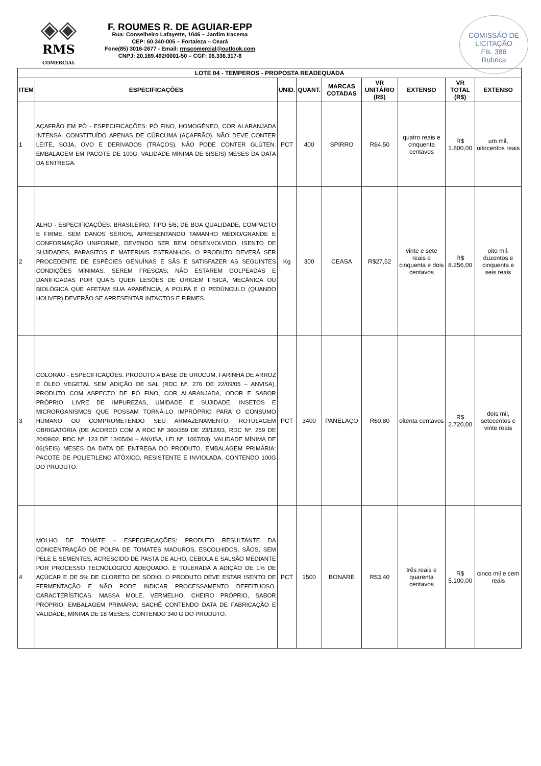◈◈
RMS
COMERCIAL
F. ROUMES R. DE AGUIAR-EPP
Rua: Conselheiro Lafayette, 1046 – Jardim Iracema
CEP: 60.340-005 – Fortaleza – Ceará
Fone(85) 3016-2677 - Email: rmscomercial@outlook.com
CNPJ: 20.169.492/0001-50 – CGF: 06.336.317-8
COMISSÃO DE LICITAÇÃO
Fls. 386
Rubrica
| LOTE 04 - TEMPEROS - PROPOSTA READEQUADA | | | | | | | | |
| --- | --- | --- | --- | --- | --- | --- | --- | --- |
| ITEM | ESPECIFICAÇÕES | UNID. | QUANT. | MARCAS COTADAS | VR UNITÁRIO (R$) | EXTENSO | VR TOTAL (R$) | EXTENSO |
| 1 | AÇAFRÃO EM PÓ - ESPECIFICAÇÕES: PÓ FINO, HOMOGÊNEO, COR ALARANJADA INTENSA. CONSTITUÍDO APENAS DE CÚRCUMA (AÇAFRÃO). NÃO DEVE CONTER LEITE, SOJA, OVO E DERIVADOS (TRAÇOS). NÃO PODE CONTER GLÚTEN. EMBALAGEM EM PACOTE DE 100G. VALIDADE MÍNIMA DE 6(SEIS) MESES DA DATA DA ENTREGA. | PCT | 400 | SPIRRO | R$4,50 | quatro reais e cinquenta centavos | R$ 1.800,00 | um mil, oitocentos reais |
| 2 | ALHO - ESPECIFICAÇÕES: BRASILEIRO, TIPO 5/6; DE BOA QUALIDADE, COMPACTO E FIRME, SEM DANOS SÉRIOS, APRESENTANDO TAMANHO MÉDIO/GRANDE E CONFORMAÇÃO UNIFORME, DEVENDO SER BEM DESENVOLVIDO, ISENTO DE SUJIDADES, PARASITOS E MATERIAIS ESTRANHOS. O PRODUTO DEVERÁ SER PROCEDENTE DE ESPÉCIES GENUÍNAS E SÃS E SATISFAZER AS SEGUINTES CONDIÇÕES MÍNIMAS: SEREM FRESCAS; NÃO ESTAREM GOLPEADAS E DANIFICADAS POR QUAIS QUER LESÕES DE ORIGEM FÍSICA, MECÂNICA OU BIOLÓGICA QUE AFETAM SUA APARÊNCIA, A POLPA E O PEDÚNCULO (QUANDO HOUVER) DEVERÃO SE APRESENTAR INTACTOS E FIRMES. | Kg | 300 | CEASA | R$27,52 | vinte e sete reais e cinquenta e dois centavos | R$ 8.256,00 | oito mil. duzentos e cinquenta e seis reais |
| 3 | COLORAU - ESPECIFICAÇÕES: PRODUTO A BASE DE URUCUM, FARINHA DE ARROZ E ÓLEO VEGETAL SEM ADIÇÃO DE SAL (RDC Nº. 276 DE 22/09/05 – ANVISA). PRODUTO COM ASPECTO DE PÓ FINO, COR ALARANJADA, ODOR E SABOR PRÓPRIO, LIVRE DE IMPUREZAS, UMIDADE E SUJIDADE, INSETOS E MICRORGANISMOS QUE POSSAM TORNÁ-LO IMPRÓPRIO PARA O CONSUMO HUMANO OU COMPROMETENDO SEU ARMAZENAMENTO. ROTULAGEM OBRIGATÓRIA (DE ACORDO COM A RDC Nº 360/359 DE 23/12/03, RDC Nº. 259 DE 20/09/02, RDC Nº. 123 DE 13/05/04 – ANVISA, LEI Nº. 1067/03). VALIDADE MÍNIMA DE 06(SEIS) MESES DA DATA DE ENTREGA DO PRODUTO. EMBALAGEM PRIMÁRIA: PACOTE DE POLIETILENO ATÓXICO, RESISTENTE E INVIOLADA, CONTENDO 100G DO PRODUTO. | PCT | 3400 | PANELAÇO | R$0,80 | oitenta centavos | R$ 2.720,00 | dois mil, setecentos e vinte reais |
| 4 | MOLHO DE TOMATE – ESPECIFICAÇÕES: PRODUTO RESULTANTE DA CONCENTRAÇÃO DE POLPA DE TOMATES MADUROS, ESCOLHIDOS, SÃOS, SEM PELE E SEMENTES, ACRESCIDO DE PASTA DE ALHO, CEBOLA E SALSÃO MEDIANTE POR PROCESSO TECNOLÓGICO ADEQUADO. É TOLERADA A ADIÇÃO DE 1% DE AÇÚCAR E DE 5% DE CLORETO DE SÓDIO. O PRODUTO DEVE ESTAR ISENTO DE FERMENTAÇÃO E NÃO PODE INDICAR PROCESSAMENTO DEFEITUOSO. CARACTERÍSTICAS: MASSA MOLE, VERMELHO, CHEIRO PRÓPRIO, SABOR PRÓPRIO. EMBALAGEM PRIMÁRIA: SACHÊ CONTENDO DATA DE FABRICAÇÃO E VALIDADE, MÍNIMA DE 18 MESES, CONTENDO 340 G DO PRODUTO. | PCT | 1500 | BONARE | R$3,40 | três reais e quarenta centavos | R$ 5.100,00 | cinco mil e cem reais |